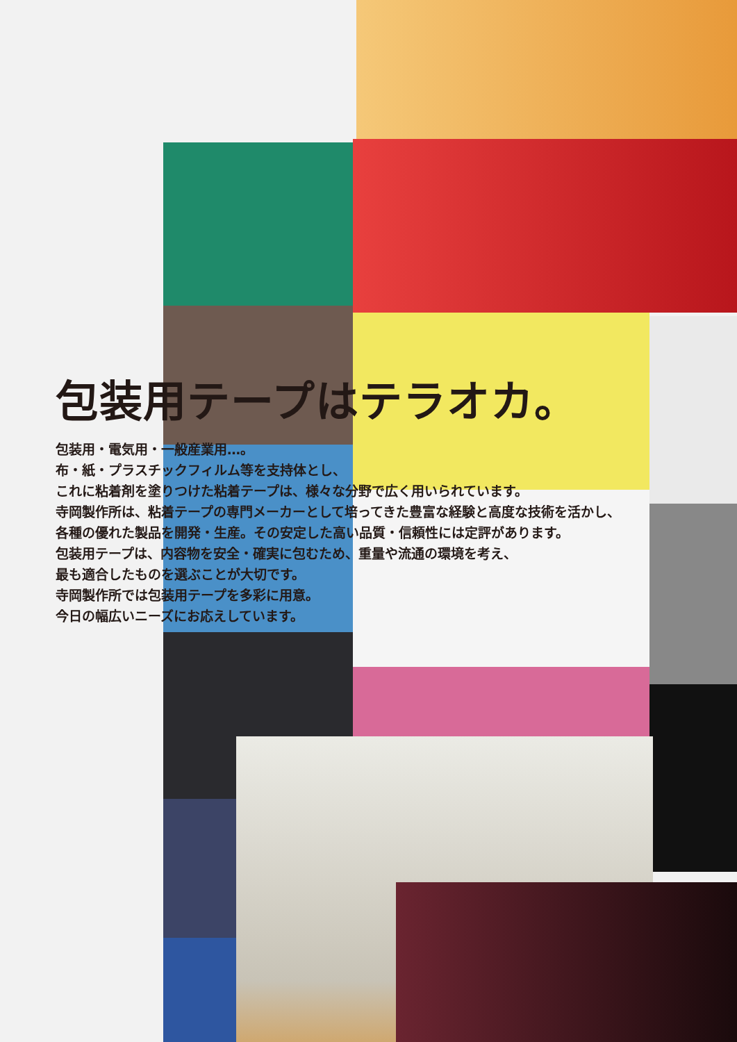包装用テープはテラオカ。
包装用・電気用・一般産業用…。
布・紙・プラスチックフィルム等を支持体とし、
これに粘着剤を塗りつけた粘着テープは、様々な分野で広く用いられています。
寺岡製作所は、粘着テープの専門メーカーとして培ってきた豊富な経験と高度な技術を活かし、
各種の優れた製品を開発・生産。その安定した高い品質・信頼性には定評があります。
包装用テープは、内容物を安全・確実に包むため、重量や流通の環境を考え、
最も適合したものを選ぶことが大切です。
寺岡製作所では包装用テープを多彩に用意。
今日の幅広いニーズにお応えしています。